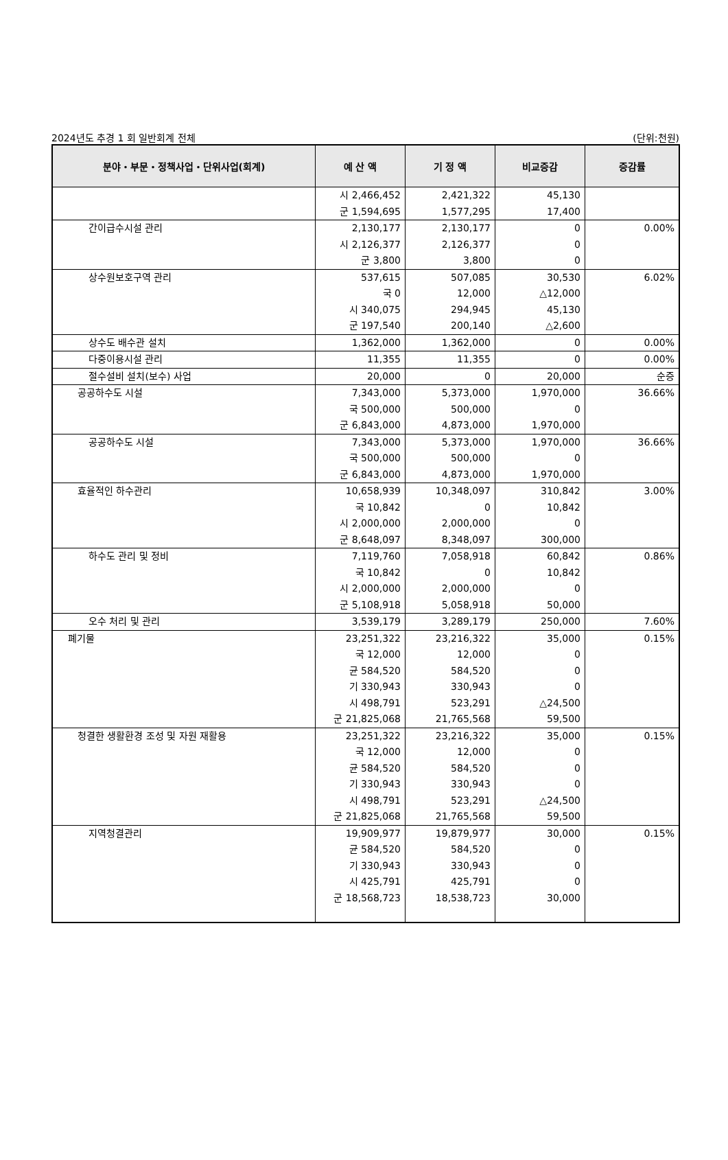2024년도 추경 1 회 일반회계 전체 (단위:천원)
| 분야・부문・정책사업・단위사업(회계) | 예 산 액 | 기 정 액 | 비교증감 | 증감률 |
| --- | --- | --- | --- | --- |
| | 시 2,466,452 군 1,594,695 | 2,421,322 1,577,295 | 45,130 17,400 | |
| 간이급수시설 관리 | 2,130,177 시 2,126,377 군 3,800 | 2,130,177 2,126,377 3,800 | 0 0 0 | 0.00% |
| 상수원보호구역 관리 | 537,615 국 0 시 340,075 군 197,540 | 507,085 12,000 294,945 200,140 | 30,530 △12,000 45,130 △2,600 | 6.02% |
| 상수도 배수관 설치 | 1,362,000 | 1,362,000 | 0 | 0.00% |
| 다중이용시설 관리 | 11,355 | 11,355 | 0 | 0.00% |
| 절수설비 설치(보수) 사업 | 20,000 | 0 | 20,000 | 순증 |
| 공공하수도 시설 | 7,343,000 국 500,000 군 6,843,000 | 5,373,000 500,000 4,873,000 | 1,970,000 0 1,970,000 | 36.66% |
| 공공하수도 시설 | 7,343,000 국 500,000 군 6,843,000 | 5,373,000 500,000 4,873,000 | 1,970,000 0 1,970,000 | 36.66% |
| 효율적인 하수관리 | 10,658,939 국 10,842 시 2,000,000 군 8,648,097 | 10,348,097 0 2,000,000 8,348,097 | 310,842 10,842 0 300,000 | 3.00% |
| 하수도 관리 및 정비 | 7,119,760 국 10,842 시 2,000,000 군 5,108,918 | 7,058,918 0 2,000,000 5,058,918 | 60,842 10,842 0 50,000 | 0.86% |
| 오수 처리 및 관리 | 3,539,179 | 3,289,179 | 250,000 | 7.60% |
| 폐기물 | 23,251,322 국 12,000 균 584,520 기 330,943 시 498,791 군 21,825,068 | 23,216,322 12,000 584,520 330,943 523,291 21,765,568 | 35,000 0 0 0 △24,500 59,500 | 0.15% |
| 청결한 생활환경 조성 및 자원 재활용 | 23,251,322 국 12,000 균 584,520 기 330,943 시 498,791 군 21,825,068 | 23,216,322 12,000 584,520 330,943 523,291 21,765,568 | 35,000 0 0 0 △24,500 59,500 | 0.15% |
| 지역청결관리 | 19,909,977 균 584,520 기 330,943 시 425,791 군 18,568,723 | 19,879,977 584,520 330,943 425,791 18,538,723 | 30,000 0 0 0 30,000 | 0.15% |